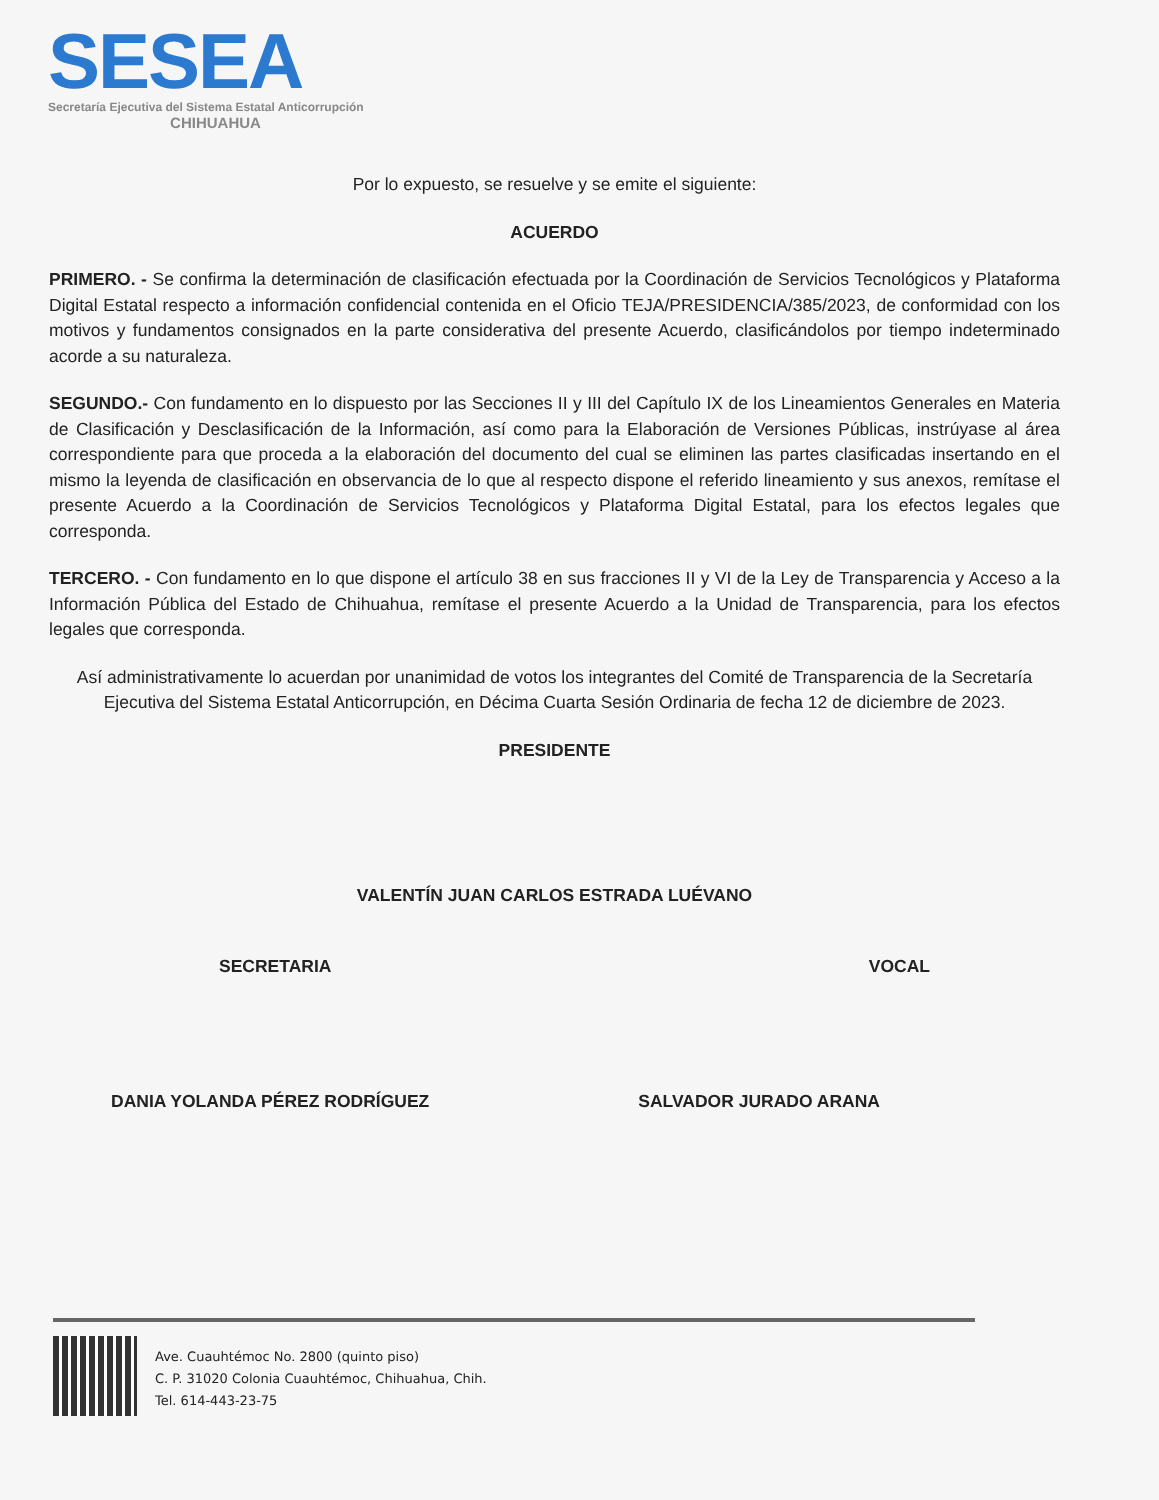SESEA
Secretaría Ejecutiva del Sistema Estatal Anticorrupción
CHIHUAHUA
Por lo expuesto, se resuelve y se emite el siguiente:
ACUERDO
PRIMERO. - Se confirma la determinación de clasificación efectuada por la Coordinación de Servicios Tecnológicos y Plataforma Digital Estatal respecto a información confidencial contenida en el Oficio TEJA/PRESIDENCIA/385/2023, de conformidad con los motivos y fundamentos consignados en la parte considerativa del presente Acuerdo, clasificándolos por tiempo indeterminado acorde a su naturaleza.
SEGUNDO.- Con fundamento en lo dispuesto por las Secciones II y III del Capítulo IX de los Lineamientos Generales en Materia de Clasificación y Desclasificación de la Información, así como para la Elaboración de Versiones Públicas, instrúyase al área correspondiente para que proceda a la elaboración del documento del cual se eliminen las partes clasificadas insertando en el mismo la leyenda de clasificación en observancia de lo que al respecto dispone el referido lineamiento y sus anexos, remítase el presente Acuerdo a la Coordinación de Servicios Tecnológicos y Plataforma Digital Estatal, para los efectos legales que corresponda.
TERCERO. - Con fundamento en lo que dispone el artículo 38 en sus fracciones II y VI de la Ley de Transparencia y Acceso a la Información Pública del Estado de Chihuahua, remítase el presente Acuerdo a la Unidad de Transparencia, para los efectos legales que corresponda.
Así administrativamente lo acuerdan por unanimidad de votos los integrantes del Comité de Transparencia de la Secretaría Ejecutiva del Sistema Estatal Anticorrupción, en Décima Cuarta Sesión Ordinaria de fecha 12 de diciembre de 2023.
PRESIDENTE
VALENTÍN JUAN CARLOS ESTRADA LUÉVANO
SECRETARIA VOCAL
DANIA YOLANDA PÉREZ RODRÍGUEZ SALVADOR JURADO ARANA
Ave. Cuauhtémoc No. 2800 (quinto piso)
C. P. 31020 Colonia Cuauhtémoc, Chihuahua, Chih.
Tel. 614-443-23-75